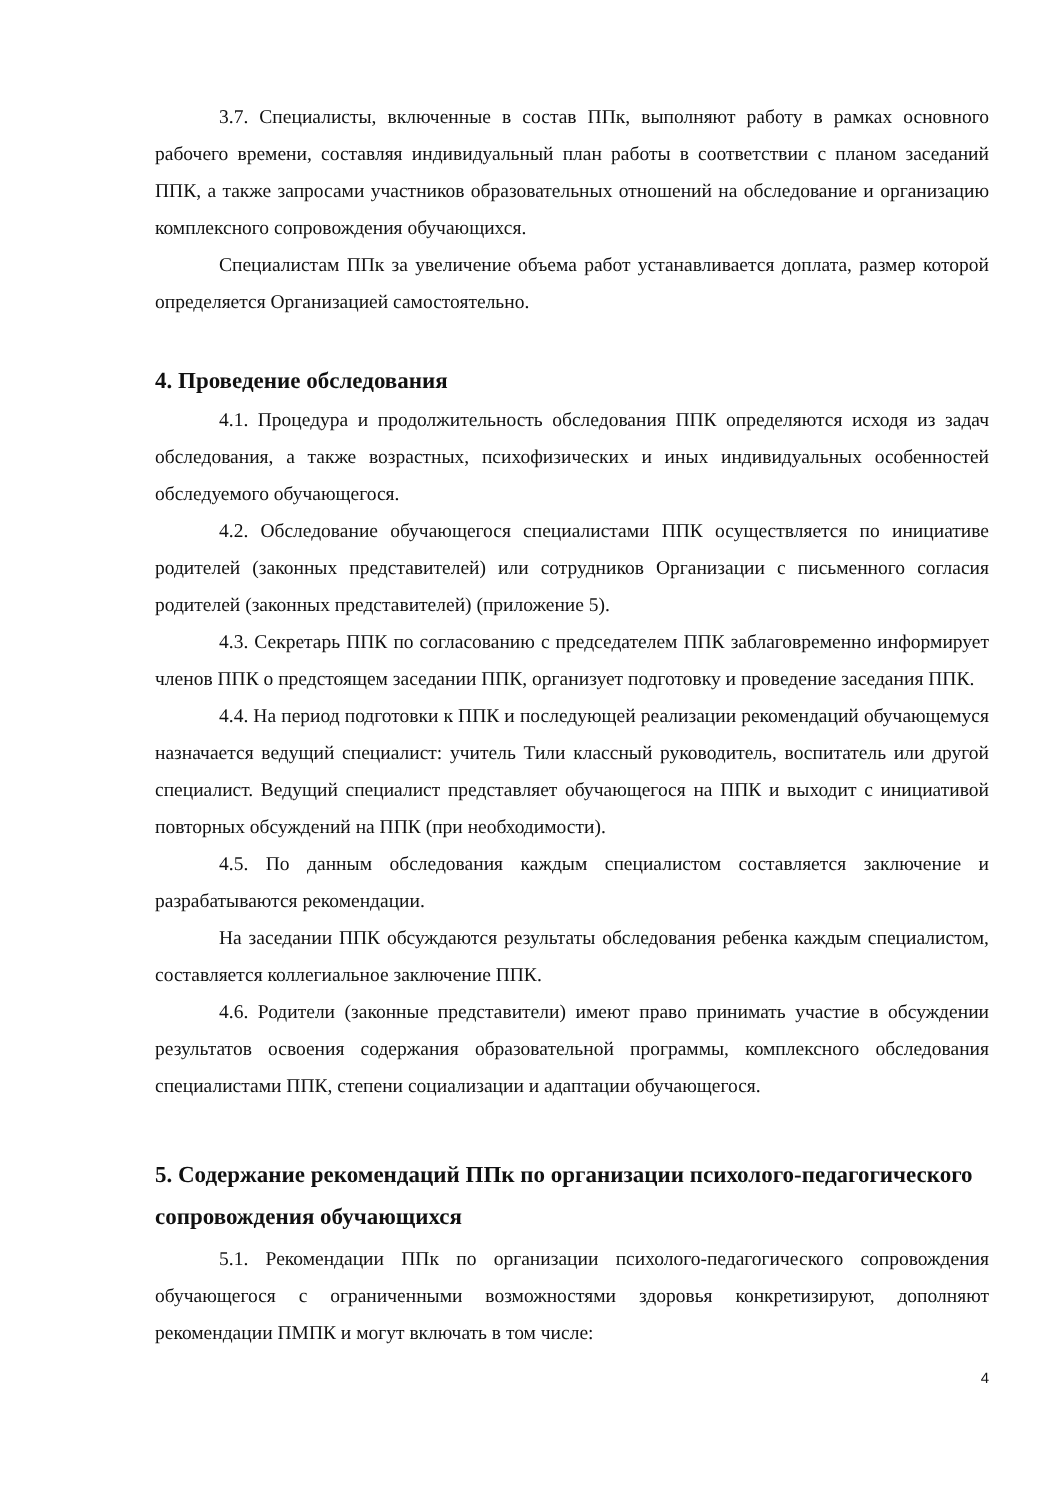3.7. Специалисты, включенные в состав ППк, выполняют работу в рамках основного рабочего времени, составляя индивидуальный план работы в соответствии с планом заседаний ППК, а также запросами участников образовательных отношений на обследование и организацию комплексного сопровождения обучающихся.
Специалистам ППк за увеличение объема работ устанавливается доплата, размер которой определяется Организацией самостоятельно.
4. Проведение обследования
4.1. Процедура и продолжительность обследования ППК определяются исходя из задач обследования, а также возрастных, психофизических и иных индивидуальных особенностей обследуемого обучающегося.
4.2. Обследование обучающегося специалистами ППК осуществляется по инициативе родителей (законных представителей) или сотрудников Организации с письменного согласия родителей (законных представителей) (приложение 5).
4.3. Секретарь ППК по согласованию с председателем ППК заблаговременно информирует членов ППК о предстоящем заседании ППК, организует подготовку и проведение заседания ППК.
4.4. На период подготовки к ППК и последующей реализации рекомендаций обучающемуся назначается ведущий специалист: учитель Тили классный руководитель, воспитатель или другой специалист. Ведущий специалист представляет обучающегося на ППК и выходит с инициативой повторных обсуждений на ППК (при необходимости).
4.5. По данным обследования каждым специалистом составляется заключение и разрабатываются рекомендации.
На заседании ППК обсуждаются результаты обследования ребенка каждым специалистом, составляется коллегиальное заключение ППК.
4.6. Родители (законные представители) имеют право принимать участие в обсуждении результатов освоения содержания образовательной программы, комплексного обследования специалистами ППК, степени социализации и адаптации обучающегося.
5. Содержание рекомендаций ППк по организации психолого-педагогического сопровождения обучающихся
5.1. Рекомендации ППк по организации психолого-педагогического сопровождения обучающегося с ограниченными возможностями здоровья конкретизируют, дополняют рекомендации ПМПК и могут включать в том числе:
4